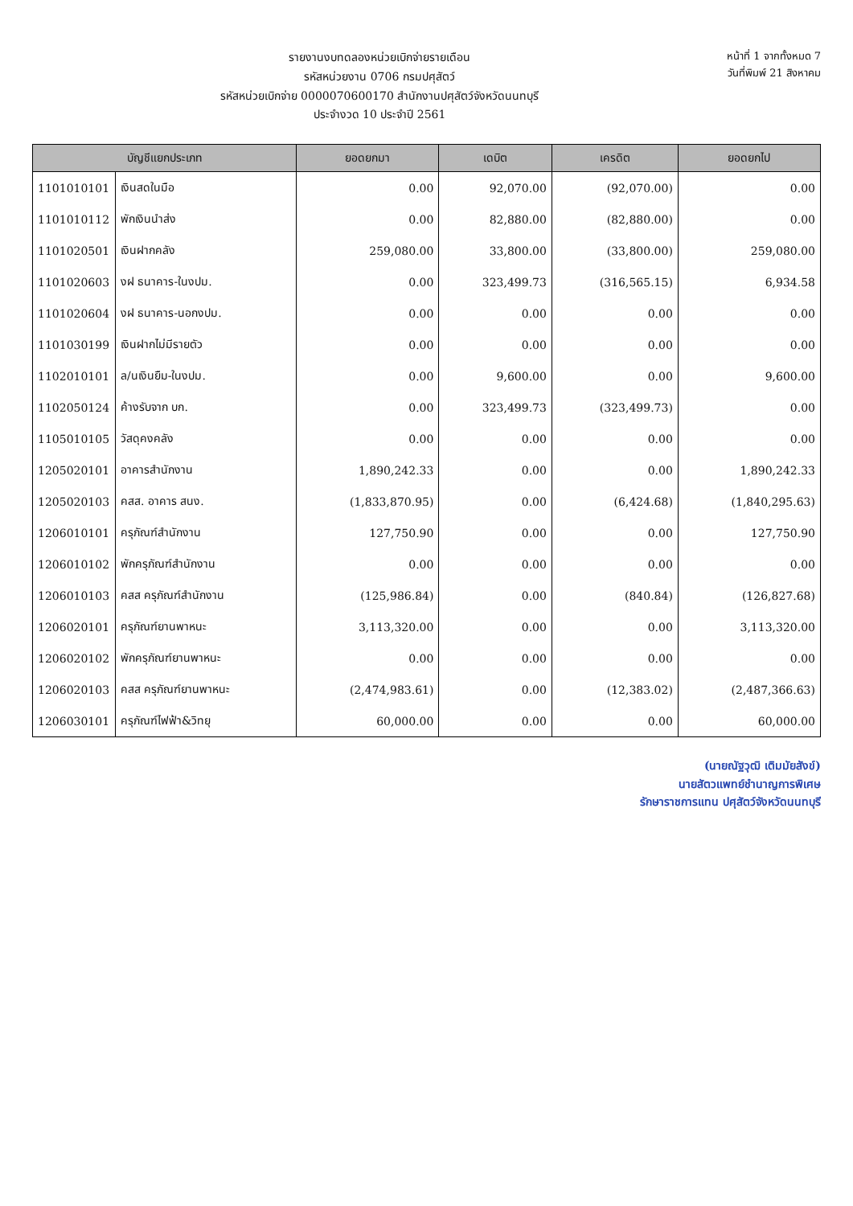รายงานงบทดลองหน่วยเบิกจ่ายรายเดือน
รหัสหน่วยงาน 0706 กรมปศุสัตว์
รหัสหน่วยเบิกจ่าย 0000070600170 สำนักงานปศุสัตว์จังหวัดนนทบุรี
ประจำงวด 10 ประจำปี 2561
หน้าที่ 1 จากทั้งหมด 7
วันที่พิมพ์ 21 สิงหาคม
| บัญชีแยกประเภท | | ยอดยกมา | เดบิต | เครดิต | ยอดยกไป |
| --- | --- | --- | --- | --- | --- |
| 1101010101 | เงินสดในมือ | 0.00 | 92,070.00 | (92,070.00) | 0.00 |
| 1101010112 | พักเงินนำส่ง | 0.00 | 82,880.00 | (82,880.00) | 0.00 |
| 1101020501 | เงินฝากคลัง | 259,080.00 | 33,800.00 | (33,800.00) | 259,080.00 |
| 1101020603 | งฝ ธนาคาร-ในงปม. | 0.00 | 323,499.73 | (316,565.15) | 6,934.58 |
| 1101020604 | งฝ ธนาคาร-นอกงปม. | 0.00 | 0.00 | 0.00 | 0.00 |
| 1101030199 | เงินฝากไม่มีรายตัว | 0.00 | 0.00 | 0.00 | 0.00 |
| 1102010101 | ล/นเงินยืม-ในงปม. | 0.00 | 9,600.00 | 0.00 | 9,600.00 |
| 1102050124 | ค้างรับจาก บก. | 0.00 | 323,499.73 | (323,499.73) | 0.00 |
| 1105010105 | วัสดุคงคลัง | 0.00 | 0.00 | 0.00 | 0.00 |
| 1205020101 | อาคารสำนักงาน | 1,890,242.33 | 0.00 | 0.00 | 1,890,242.33 |
| 1205020103 | คสส. อาคาร สนง. | (1,833,870.95) | 0.00 | (6,424.68) | (1,840,295.63) |
| 1206010101 | ครุภัณฑ์สำนักงาน | 127,750.90 | 0.00 | 0.00 | 127,750.90 |
| 1206010102 | พักครุภัณฑ์สำนักงาน | 0.00 | 0.00 | 0.00 | 0.00 |
| 1206010103 | คสส ครุภัณฑ์สำนักงาน | (125,986.84) | 0.00 | (840.84) | (126,827.68) |
| 1206020101 | ครุภัณฑ์ยานพาหนะ | 3,113,320.00 | 0.00 | 0.00 | 3,113,320.00 |
| 1206020102 | พักครุภัณฑ์ยานพาหนะ | 0.00 | 0.00 | 0.00 | 0.00 |
| 1206020103 | คสส ครุภัณฑ์ยานพาหนะ | (2,474,983.61) | 0.00 | (12,383.02) | (2,487,366.63) |
| 1206030101 | ครุภัณฑ์ไฟฟ้า&วิทยุ | 60,000.00 | 0.00 | 0.00 | 60,000.00 |
(นายณัฐวุฒิ เติมมัยสังข์)
นายสัตวแพทย์ชำนาญการพิเศษ
รักษาราชการแทน ปศุสัตว์จังหวัดนนทบุรี